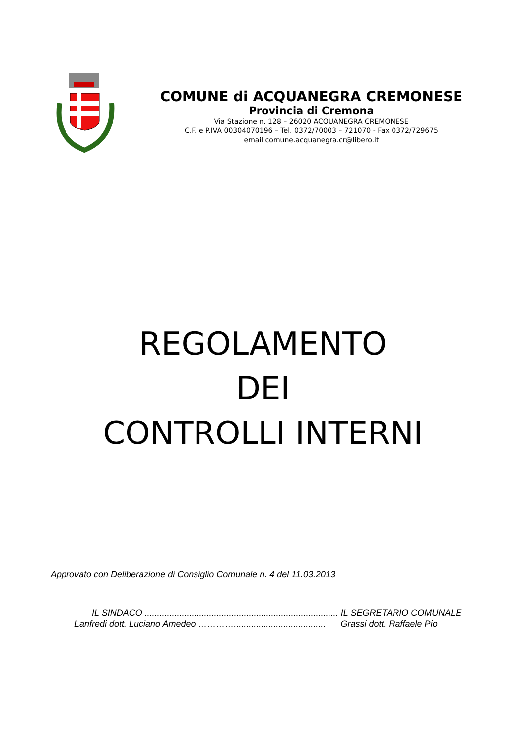COMUNE di ACQUANEGRA CREMONESE
Provincia di Cremona
Via Stazione n. 128 – 26020 ACQUANEGRA CREMONESE
C.F. e P.IVA 00304070196 – Tel. 0372/70003 – 721070 - Fax 0372/729675
email comune.acquanegra.cr@libero.it
REGOLAMENTO
DEI
CONTROLLI INTERNI
Approvato con Deliberazione di Consiglio Comunale n. 4 del 11.03.2013
IL SINDACO .............................................................................. IL SEGRETARIO COMUNALE
Lanfredi dott. Luciano Amedeo …………..................................... Grassi dott. Raffaele Pio